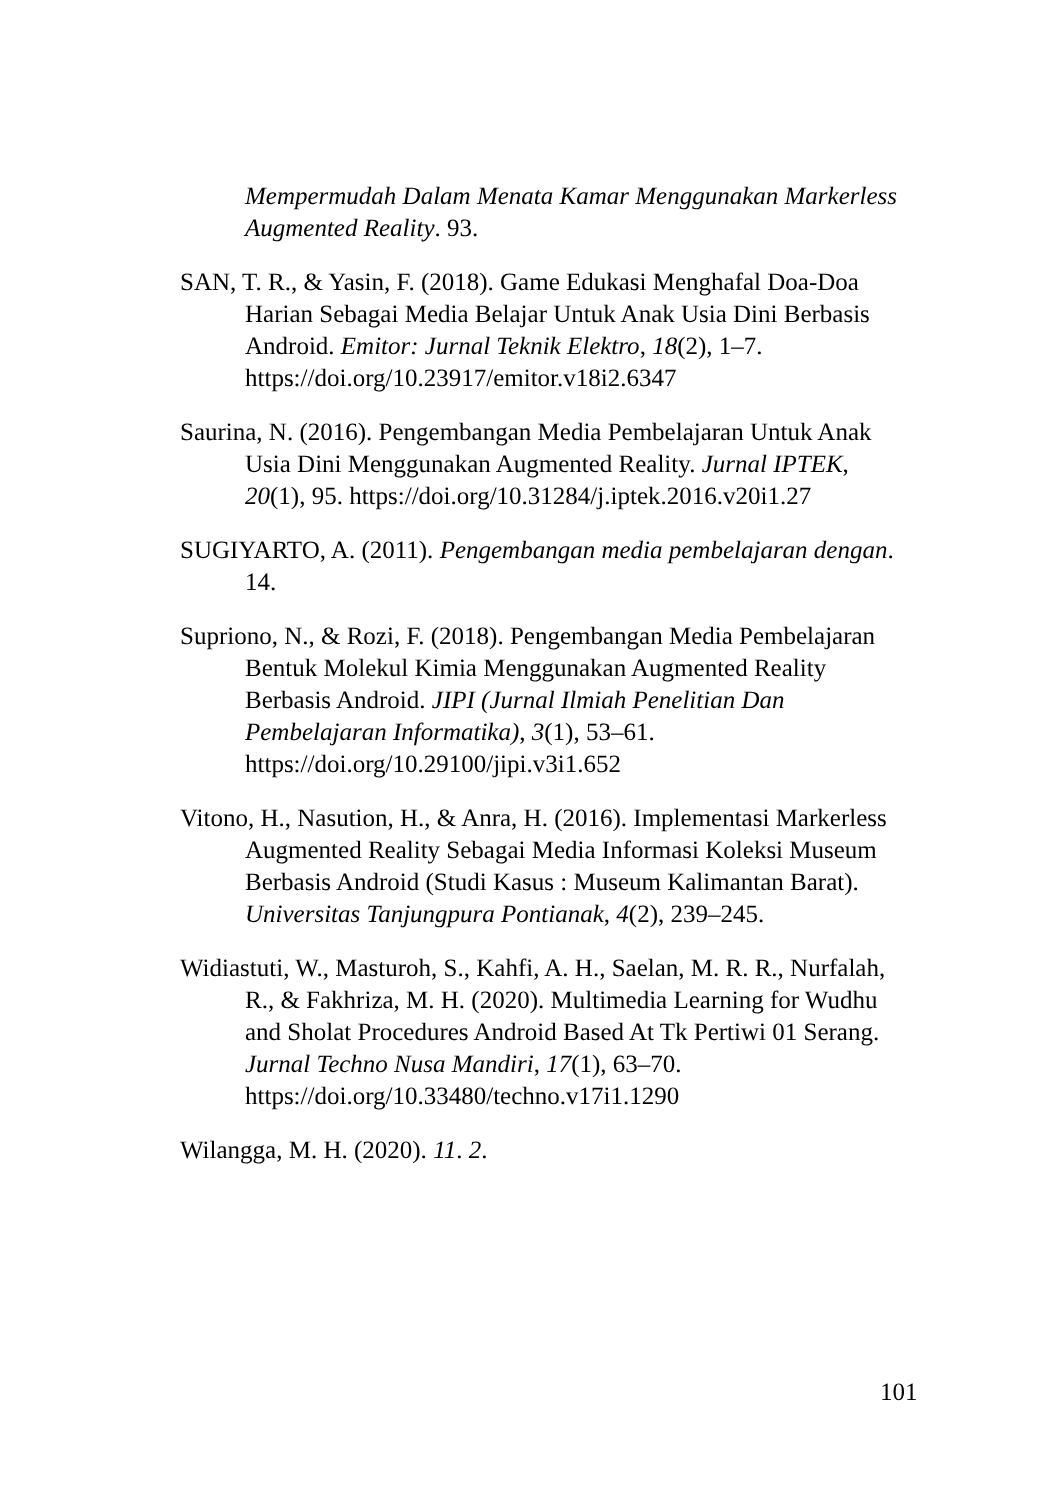Mempermudah Dalam Menata Kamar Menggunakan Markerless Augmented Reality. 93.
SAN, T. R., & Yasin, F. (2018). Game Edukasi Menghafal Doa-Doa Harian Sebagai Media Belajar Untuk Anak Usia Dini Berbasis Android. Emitor: Jurnal Teknik Elektro, 18(2), 1–7. https://doi.org/10.23917/emitor.v18i2.6347
Saurina, N. (2016). Pengembangan Media Pembelajaran Untuk Anak Usia Dini Menggunakan Augmented Reality. Jurnal IPTEK, 20(1), 95. https://doi.org/10.31284/j.iptek.2016.v20i1.27
SUGIYARTO, A. (2011). Pengembangan media pembelajaran dengan. 14.
Supriono, N., & Rozi, F. (2018). Pengembangan Media Pembelajaran Bentuk Molekul Kimia Menggunakan Augmented Reality Berbasis Android. JIPI (Jurnal Ilmiah Penelitian Dan Pembelajaran Informatika), 3(1), 53–61. https://doi.org/10.29100/jipi.v3i1.652
Vitono, H., Nasution, H., & Anra, H. (2016). Implementasi Markerless Augmented Reality Sebagai Media Informasi Koleksi Museum Berbasis Android (Studi Kasus : Museum Kalimantan Barat). Universitas Tanjungpura Pontianak, 4(2), 239–245.
Widiastuti, W., Masturoh, S., Kahfi, A. H., Saelan, M. R. R., Nurfalah, R., & Fakhriza, M. H. (2020). Multimedia Learning for Wudhu and Sholat Procedures Android Based At Tk Pertiwi 01 Serang. Jurnal Techno Nusa Mandiri, 17(1), 63–70. https://doi.org/10.33480/techno.v17i1.1290
Wilangga, M. H. (2020). 11. 2.
101